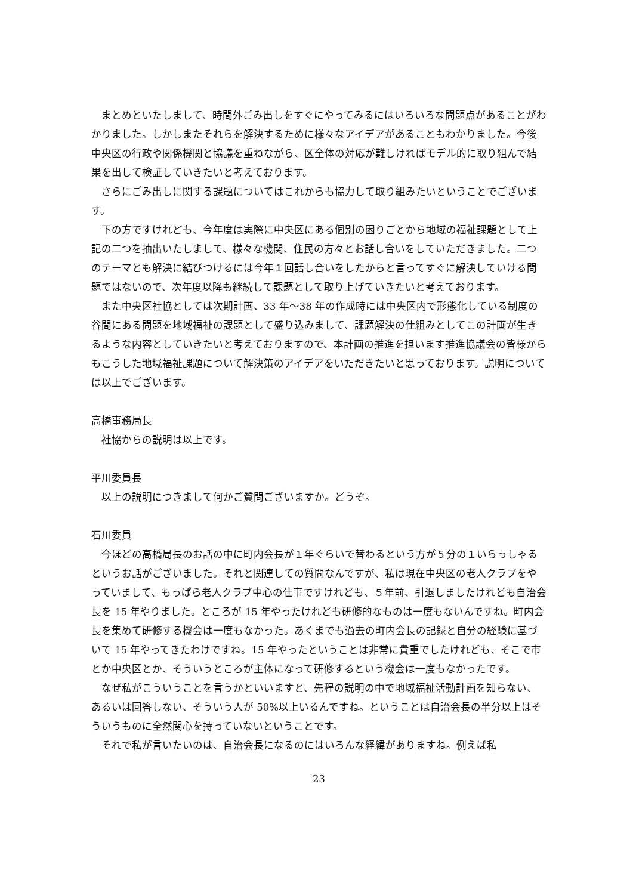まとめといたしまして、時間外ごみ出しをすぐにやってみるにはいろいろな問題点があることがわかりました。しかしまたそれらを解決するために様々なアイデアがあることもわかりました。今後中央区の行政や関係機関と協議を重ねながら、区全体の対応が難しければモデル的に取り組んで結果を出して検証していきたいと考えております。
さらにごみ出しに関する課題についてはこれからも協力して取り組みたいということでございます。
下の方ですけれども、今年度は実際に中央区にある個別の困りごとから地域の福祉課題として上記の二つを抽出いたしまして、様々な機関、住民の方々とお話し合いをしていただきました。二つのテーマとも解決に結びつけるには今年１回話し合いをしたからと言ってすぐに解決していける問題ではないので、次年度以降も継続して課題として取り上げていきたいと考えております。
また中央区社協としては次期計画、33 年～38 年の作成時には中央区内で形態化している制度の谷間にある問題を地域福祉の課題として盛り込みまして、課題解決の仕組みとしてこの計画が生きるような内容としていきたいと考えておりますので、本計画の推進を担います推進協議会の皆様からもこうした地域福祉課題について解決策のアイデアをいただきたいと思っております。説明については以上でございます。
高橋事務局長
社協からの説明は以上です。
平川委員長
以上の説明につきまして何かご質問ございますか。どうぞ。
石川委員
今ほどの高橋局長のお話の中に町内会長が１年ぐらいで替わるという方が５分の１いらっしゃるというお話がございました。それと関連しての質問なんですが、私は現在中央区の老人クラブをやっていまして、もっぱら老人クラブ中心の仕事ですけれども、５年前、引退しましたけれども自治会長を 15 年やりました。ところが 15 年やったけれども研修的なものは一度もないんですね。町内会長を集めて研修する機会は一度もなかった。あくまでも過去の町内会長の記録と自分の経験に基づいて 15 年やってきたわけですね。15 年やったということは非常に貴重でしたけれども、そこで市とか中央区とか、そういうところが主体になって研修するという機会は一度もなかったです。
なぜ私がこういうことを言うかといいますと、先程の説明の中で地域福祉活動計画を知らない、あるいは回答しない、そういう人が 50%以上いるんですね。ということは自治会長の半分以上はそういうものに全然関心を持っていないということです。
それで私が言いたいのは、自治会長になるのにはいろんな経緯がありますね。例えば私
23